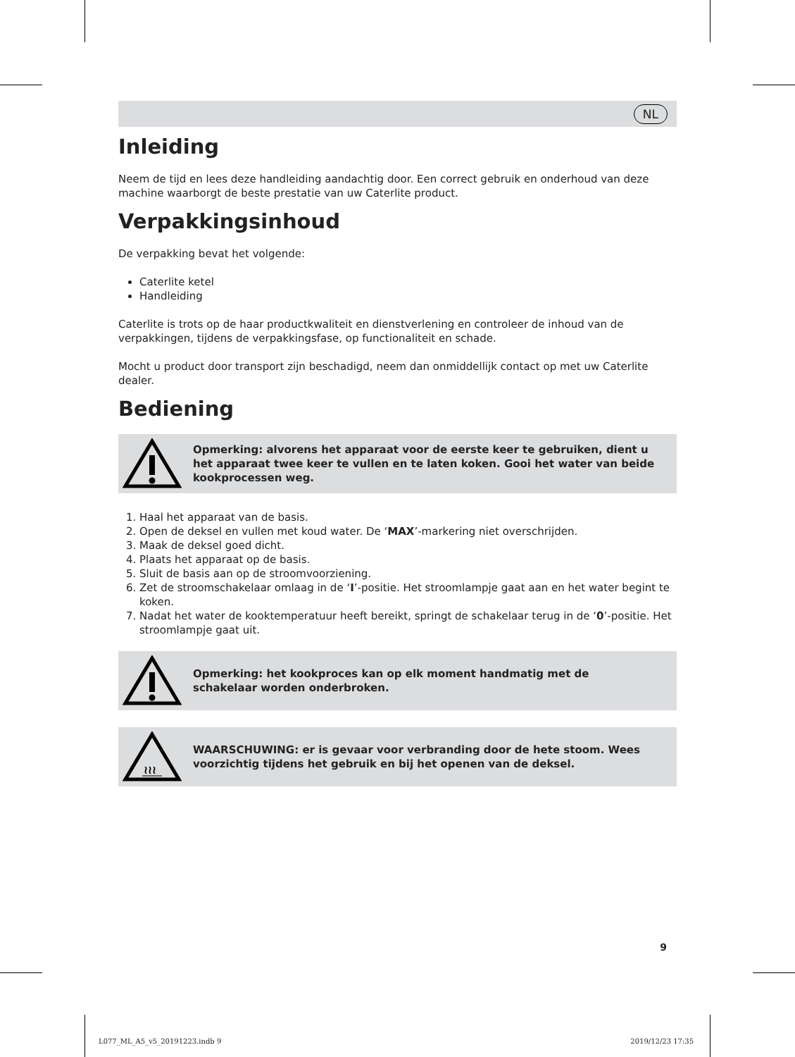NL
Inleiding
Neem de tijd en lees deze handleiding aandachtig door. Een correct gebruik en onderhoud van deze machine waarborgt de beste prestatie van uw Caterlite product.
Verpakkingsinhoud
De verpakking bevat het volgende:
Caterlite ketel
Handleiding
Caterlite is trots op de haar productkwaliteit en dienstverlening en controleer de inhoud van de verpakkingen, tijdens de verpakkingsfase, op functionaliteit en schade.
Mocht u product door transport zijn beschadigd, neem dan onmiddellijk contact op met uw Caterlite dealer.
Bediening
Opmerking: alvorens het apparaat voor de eerste keer te gebruiken, dient u het apparaat twee keer te vullen en te laten koken. Gooi het water van beide kookprocessen weg.
1. Haal het apparaat van de basis.
2. Open de deksel en vullen met koud water. De ‘MAX’-markering niet overschrijden.
3. Maak de deksel goed dicht.
4. Plaats het apparaat op de basis.
5. Sluit de basis aan op de stroomvoorziening.
6. Zet de stroomschakelaar omlaag in de ‘I’-positie. Het stroomlampje gaat aan en het water begint te koken.
7. Nadat het water de kooktemperatuur heeft bereikt, springt de schakelaar terug in de ‘0’-positie. Het stroomlampje gaat uit.
Opmerking: het kookproces kan op elk moment handmatig met de schakelaar worden onderbroken.
≀≀≀
WAARSCHUWING: er is gevaar voor verbranding door de hete stoom. Wees voorzichtig tijdens het gebruik en bij het openen van de deksel.
9
L077_ML_A5_v5_20191223.indb 9 2019/12/23 17:35